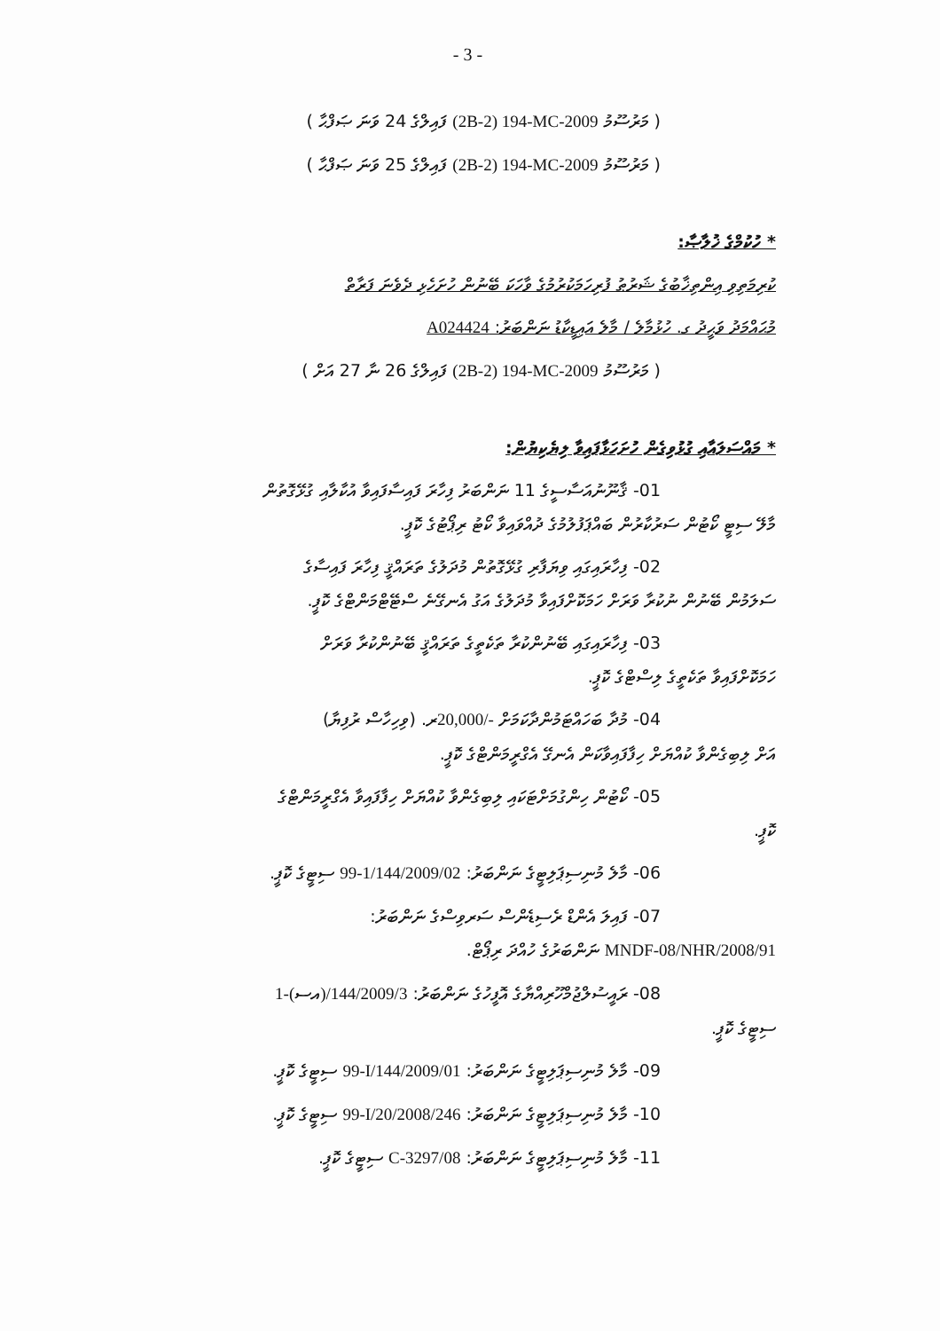- 3 -
( މަރުސޫމު (2B-2) 194-MC-2009 ފައިލްގެ 24 ވަނަ ޞަފްޙާ )
( މަރުސޫމު (2B-2) 194-MC-2009 ފައިލްގެ 25 ވަނަ ޞަފްޙާ )
* ހުކުމްގެ ޚުލާޞާ:
ކުރިމަތިވި އިންތިޚާބުގެ ޝަރުޠު ފުރިހަމަކުރުމުގެ ވާހަކަ ބޭނުން ހުށަހެޅި ދެވެނަ ފަރާތް
މުޙައްމަދު ވަޙީދު ގ. ހުޅުމާލެ / މާލެ އައިޑީކާޑު ނަންބަރު: A024424
( މަރުސޫމު (2B-2) 194-MC-2009 ފައިލްގެ 26 ނާ 27 އަށް )
* މައްސަލައާއި ގުޅުވިގެން ހުށަހަޅާފައިވާ ލިޔެކިޔުން:
01- ޤާނޫނުއަސާސީގެ 11 ނަންބަރު ފިހާރަ ފައިސާފައިވާ އުކާލާއި ގުޅޭގޮތުން
މާލޭ ސިޓީ ކޯޓުން ސަރުކާރުން ބައްޕަފުލުމުގެ ދުއްވައިވާ ކޯޓު ރިޕޯޓުގެ ކޮޕީ.
02- ފިހާރައިގައި ވިޔަފާރި ގުޅޭގޮތުން މުދަލުގެ ތަރައްޤީ ފިހާރަ ފައިސާގެ
ސަލަމުން ބޭނުން ނުކުރާ ވަރަށް ހަމަކޮށްފައިވާ މުދަލުގެ އަގު އެނގޭނެ ސްޓޭޓްމަންޓްގެ ކޮޕީ.
03- ފިހާރައިގައި ބޭނުންކުރާ ތަކެތީގެ ތަރައްޤީ ބޭނުންކުރާ ވަރަށް
ހަމަކޮށްފައިވާ ތަކެތީގެ ލިސްޓްގެ ކޮޕީ.
04- މުދާ ބަހައްޓަމުންދާކަމަށް 20,000/-ރ. (ވިހިހާސް ރުފިޔާ)
އަށް ލިބިގެންވާ ކުއްޔަށް ހިފާފައިވާކަން އެނގޭ އެގްރީމަންޓްގެ ކޮޕީ.
05- ކޯޓުން ހިންގުމަށްޓަކައި ލިބިގެންވާ ކުއްޔަށް ހިފާފައިވާ އެގްރީމަންޓްގެ
ކޮޕީ.
06- މާލެ މުނިސިޕަލިޓީގެ ނަންބަރު: 99-1/144/2009/02 ސިޓީގެ ކޮޕީ.
07- ފައިލަ އެންޑް ރެސިޑެންސް ސަރވިސްގެ ނަންބަރު:
MNDF-08/NHR/2008/91 ނަންބަރުގެ ހުއްދަ ރިޕޯޓް.
08- ރައީސުލްޖުމްހޫރިއްޔާގެ އޮފީހުގެ ނަންބަރު: 1-(އސ)/144/2009/3
ސިޓީގެ ކޮޕީ.
09- މާލެ މުނިސިޕަލިޓީގެ ނަންބަރު: 99-I/144/2009/01 ސިޓީގެ ކޮޕީ.
10- މާލެ މުނިސިޕަލިޓީގެ ނަންބަރު: 99-I/20/2008/246 ސިޓީގެ ކޮޕީ.
11- މާލެ މުނިސިޕަލިޓީގެ ނަންބަރު: C-3297/08 ސިޓީގެ ކޮޕީ.